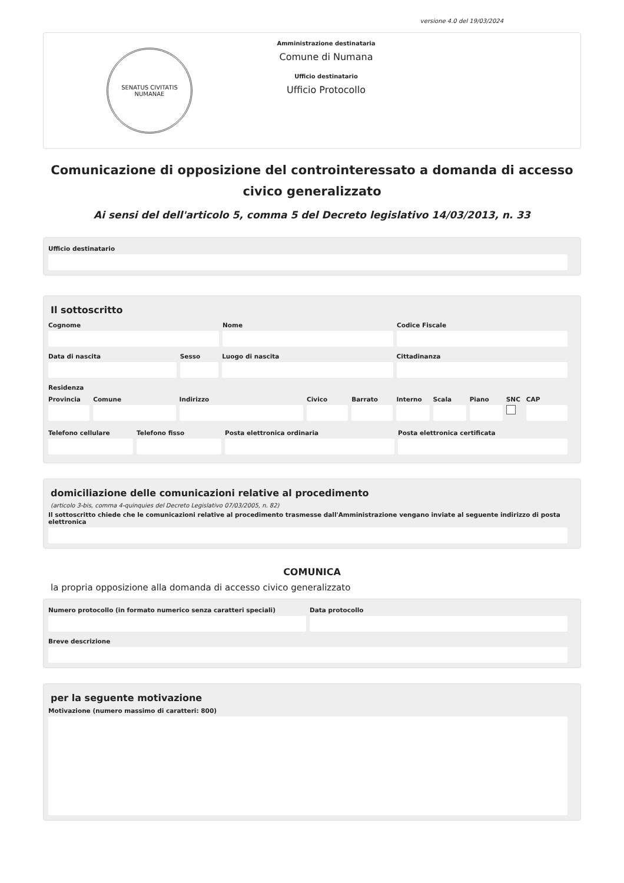versione 4.0 del 19/03/2024
SENATUS CIVITATIS NUMANAE
Amministrazione destinataria
Comune di Numana
Ufficio destinatario
Ufficio Protocollo
Comunicazione di opposizione del controinteressato a domanda di accesso civico generalizzato
Ai sensi del dell'articolo 5, comma 5 del Decreto legislativo 14/03/2013, n. 33
Ufficio destinatario
Il sottoscritto
Cognome Nome Codice Fiscale
Data di nascita Sesso Luogo di nascita Cittadinanza
Residenza
Provincia Comune Indirizzo Civico Barrato Interno Scala Piano SNC CAP
Telefono cellulare Telefono fisso Posta elettronica ordinaria Posta elettronica certificata
domiciliazione delle comunicazioni relative al procedimento
(articolo 3-bis, comma 4-quinquies del Decreto Legislativo 07/03/2005, n. 82)
Il sottoscritto chiede che le comunicazioni relative al procedimento trasmesse dall'Amministrazione vengano inviate al seguente indirizzo di posta elettronica
COMUNICA
la propria opposizione alla domanda di accesso civico generalizzato
Numero protocollo (in formato numerico senza caratteri speciali)
Data protocollo
Breve descrizione
per la seguente motivazione
Motivazione (numero massimo di caratteri: 800)